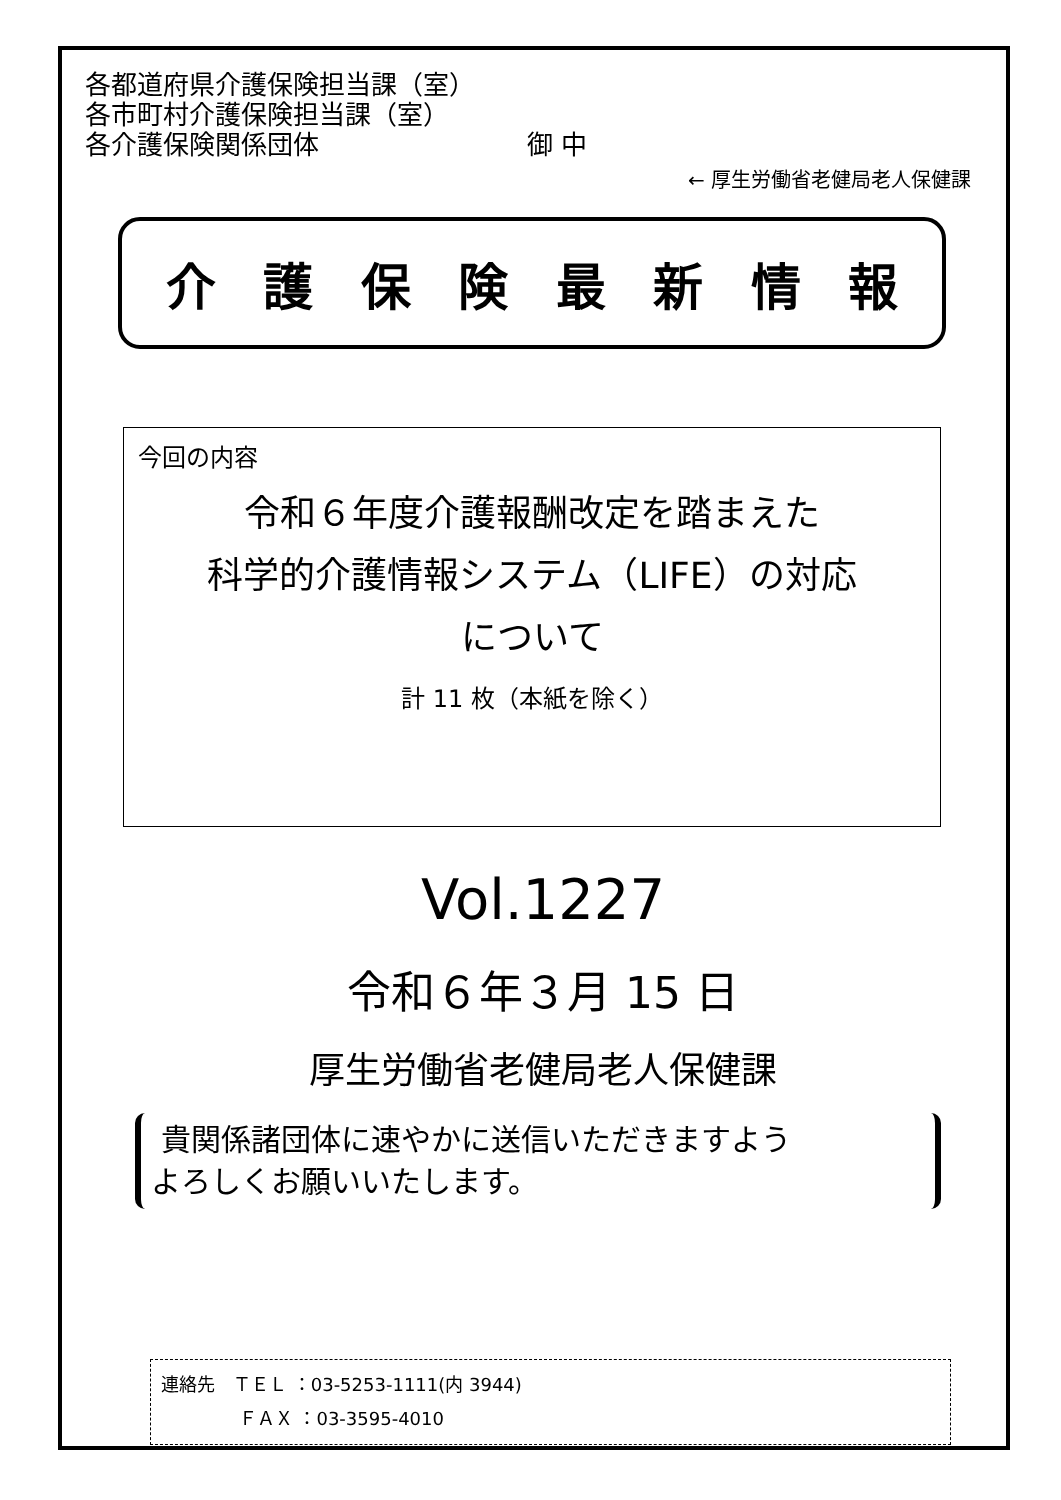各都道府県介護保険担当課（室）
各市町村介護保険担当課（室）
各介護保険関係団体　　　　　　　　御 中
← 厚生労働省老健局老人保健課
介護保険最新情報
今回の内容
令和６年度介護報酬改定を踏まえた
科学的介護情報システム（LIFE）の対応
について
計 11 枚（本紙を除く）
Vol.1227
令和６年３月 15 日
厚生労働省老健局老人保健課
貴関係諸団体に速やかに送信いただきますよう
よろしくお願いいたします。
連絡先　ＴＥＬ ：03-5253-1111(内 3944)
　　　　 ＦＡＸ ：03-3595-4010